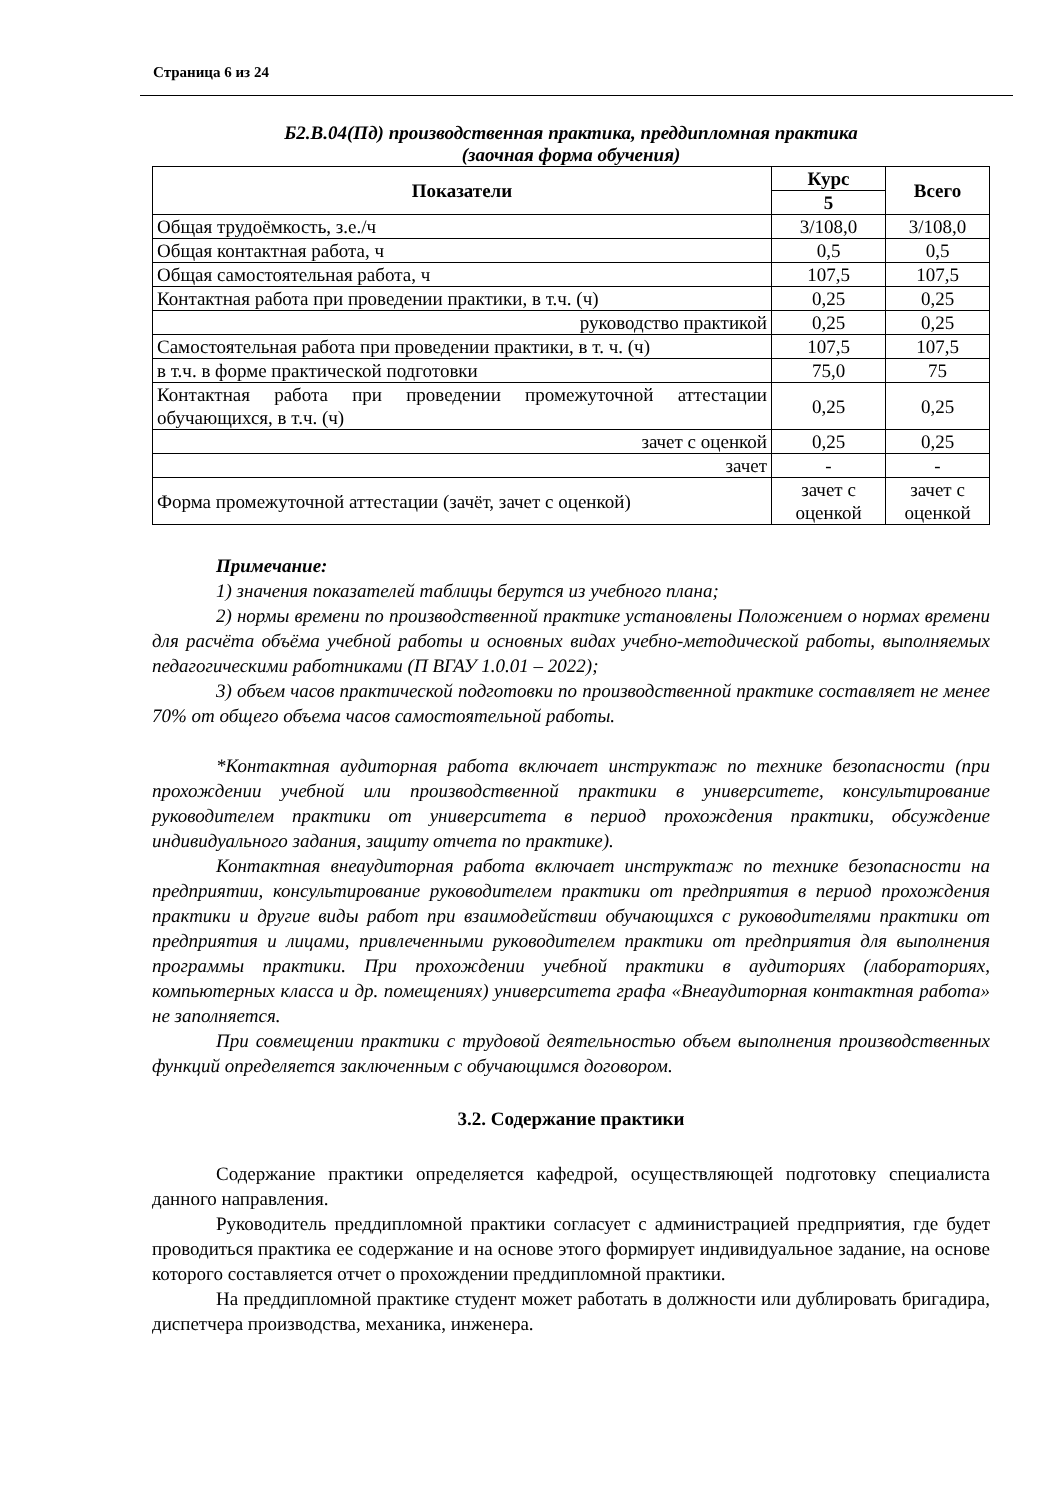Страница 6 из 24
Б2.В.04(Пд) производственная практика, преддипломная практика
(заочная форма обучения)
| Показатели | Курс | Всего |
| --- | --- | --- |
| | 5 | |
| Общая трудоёмкость, з.е./ч | 3/108,0 | 3/108,0 |
| Общая контактная работа, ч | 0,5 | 0,5 |
| Общая самостоятельная работа, ч | 107,5 | 107,5 |
| Контактная работа при проведении практики, в т.ч. (ч) | 0,25 | 0,25 |
| руководство практикой | 0,25 | 0,25 |
| Самостоятельная работа при проведении практики, в т. ч. (ч) | 107,5 | 107,5 |
| в т.ч. в форме практической подготовки | 75,0 | 75 |
| Контактная работа при проведении промежуточной аттестации обучающихся, в т.ч. (ч) | 0,25 | 0,25 |
| зачет с оценкой | 0,25 | 0,25 |
| зачет | - | - |
| Форма промежуточной аттестации (зачёт, зачет с оценкой) | зачет с оценкой | зачет с оценкой |
Примечание:
1) значения показателей таблицы берутся из учебного плана;
2) нормы времени по производственной практике установлены Положением о нормах времени для расчёта объёма учебной работы и основных видах учебно-методической работы, выполняемых педагогическими работниками (П ВГАУ 1.0.01 – 2022);
3) объем часов практической подготовки по производственной практике составляет не менее 70% от общего объема часов самостоятельной работы.
*Контактная аудиторная работа включает инструктаж по технике безопасности (при прохождении учебной или производственной практики в университете, консультирование руководителем практики от университета в период прохождения практики, обсуждение индивидуального задания, защиту отчета по практике).
Контактная внеаудиторная работа включает инструктаж по технике безопасности на предприятии, консультирование руководителем практики от предприятия в период прохождения практики и другие виды работ при взаимодействии обучающихся с руководителями практики от предприятия и лицами, привлеченными руководителем практики от предприятия для выполнения программы практики. При прохождении учебной практики в аудиториях (лабораториях, компьютерных класса и др. помещениях) университета графа «Внеаудиторная контактная работа» не заполняется.
При совмещении практики с трудовой деятельностью объем выполнения производственных функций определяется заключенным с обучающимся договором.
3.2. Содержание практики
Содержание практики определяется кафедрой, осуществляющей подготовку специалиста данного направления.
Руководитель преддипломной практики согласует с администрацией предприятия, где будет проводиться практика ее содержание и на основе этого формирует индивидуальное задание, на основе которого составляется отчет о прохождении преддипломной практики.
На преддипломной практике студент может работать в должности или дублировать бригадира, диспетчера производства, механика, инженера.